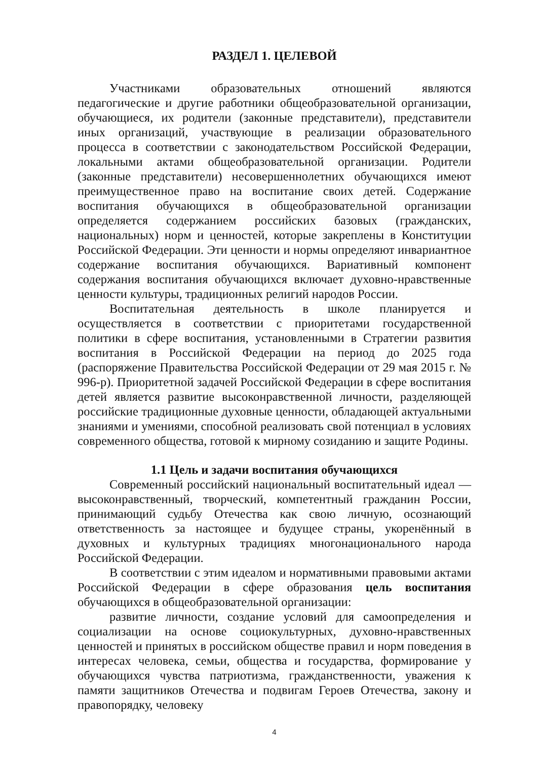РАЗДЕЛ 1. ЦЕЛЕВОЙ
Участниками образовательных отношений являются педагогические и другие работники общеобразовательной организации, обучающиеся, их родители (законные представители), представители иных организаций, участвующие в реализации образовательного процесса в соответствии с законодательством Российской Федерации, локальными актами общеобразовательной организации. Родители (законные представители) несовершеннолетних обучающихся имеют преимущественное право на воспитание своих детей. Содержание воспитания обучающихся в общеобразовательной организации определяется содержанием российских базовых (гражданских, национальных) норм и ценностей, которые закреплены в Конституции Российской Федерации. Эти ценности и нормы определяют инвариантное содержание воспитания обучающихся. Вариативный компонент содержания воспитания обучающихся включает духовно-нравственные ценности культуры, традиционных религий народов России.
Воспитательная деятельность в школе планируется и осуществляется в соответствии с приоритетами государственной политики в сфере воспитания, установленными в Стратегии развития воспитания в Российской Федерации на период до 2025 года (распоряжение Правительства Российской Федерации от 29 мая 2015 г. № 996-р). Приоритетной задачей Российской Федерации в сфере воспитания детей является развитие высоконравственной личности, разделяющей российские традиционные духовные ценности, обладающей актуальными знаниями и умениями, способной реализовать свой потенциал в условиях современного общества, готовой к мирному созиданию и защите Родины.
1.1 Цель и задачи воспитания обучающихся
Современный российский национальный воспитательный идеал — высоконравственный, творческий, компетентный гражданин России, принимающий судьбу Отечества как свою личную, осознающий ответственность за настоящее и будущее страны, укоренённый в духовных и культурных традициях многонационального народа Российской Федерации.
В соответствии с этим идеалом и нормативными правовыми актами Российской Федерации в сфере образования цель воспитания обучающихся в общеобразовательной организации:
развитие личности, создание условий для самоопределения и социализации на основе социокультурных, духовно-нравственных ценностей и принятых в российском обществе правил и норм поведения в интересах человека, семьи, общества и государства, формирование у обучающихся чувства патриотизма, гражданственности, уважения к памяти защитников Отечества и подвигам Героев Отечества, закону и правопорядку, человеку
4